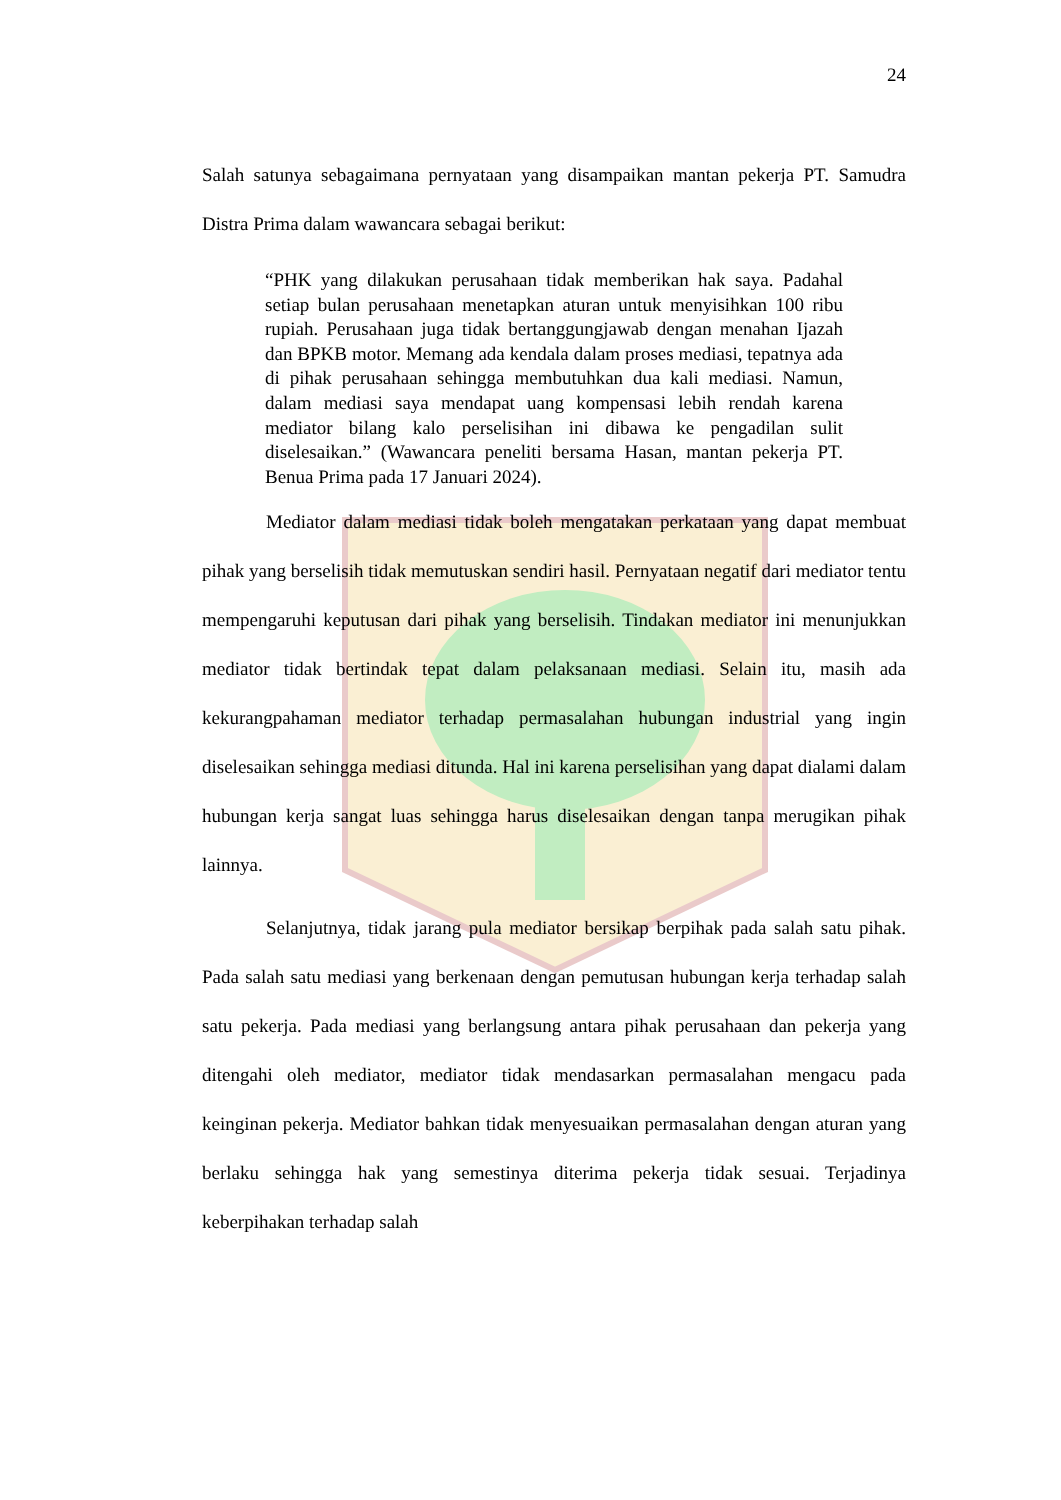24
Salah satunya sebagaimana pernyataan yang disampaikan mantan pekerja PT. Samudra Distra Prima dalam wawancara sebagai berikut:
“PHK yang dilakukan perusahaan tidak memberikan hak saya. Padahal setiap bulan perusahaan menetapkan aturan untuk menyisihkan 100 ribu rupiah. Perusahaan juga tidak bertanggungjawab dengan menahan Ijazah dan BPKB motor. Memang ada kendala dalam proses mediasi, tepatnya ada di pihak perusahaan sehingga membutuhkan dua kali mediasi. Namun, dalam mediasi saya mendapat uang kompensasi lebih rendah karena mediator bilang kalo perselisihan ini dibawa ke pengadilan sulit diselesaikan.” (Wawancara peneliti bersama Hasan, mantan pekerja PT. Benua Prima pada 17 Januari 2024).
Mediator dalam mediasi tidak boleh mengatakan perkataan yang dapat membuat pihak yang berselisih tidak memutuskan sendiri hasil. Pernyataan negatif dari mediator tentu mempengaruhi keputusan dari pihak yang berselisih. Tindakan mediator ini menunjukkan mediator tidak bertindak tepat dalam pelaksanaan mediasi. Selain itu, masih ada kekurangpahaman mediator terhadap permasalahan hubungan industrial yang ingin diselesaikan sehingga mediasi ditunda. Hal ini karena perselisihan yang dapat dialami dalam hubungan kerja sangat luas sehingga harus diselesaikan dengan tanpa merugikan pihak lainnya.
Selanjutnya, tidak jarang pula mediator bersikap berpihak pada salah satu pihak. Pada salah satu mediasi yang berkenaan dengan pemutusan hubungan kerja terhadap salah satu pekerja. Pada mediasi yang berlangsung antara pihak perusahaan dan pekerja yang ditengahi oleh mediator, mediator tidak mendasarkan permasalahan mengacu pada keinginan pekerja. Mediator bahkan tidak menyesuaikan permasalahan dengan aturan yang berlaku sehingga hak yang semestinya diterima pekerja tidak sesuai. Terjadinya keberpihakan terhadap salah